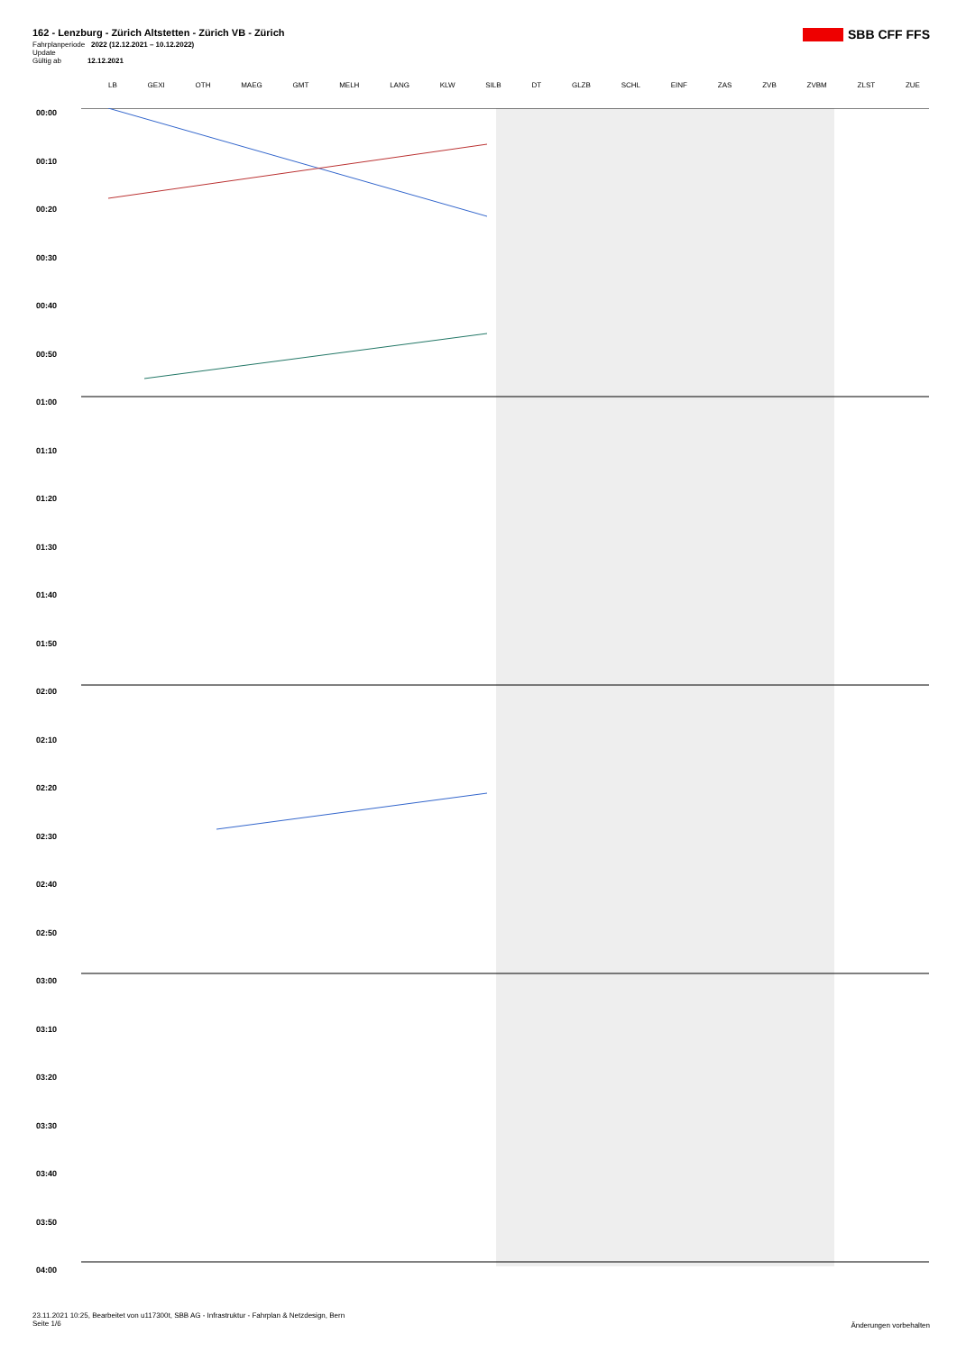162 - Lenzburg - Zürich Altstetten - Zürich VB - Zürich
Fahrplanperiode 2022 (12.12.2021 – 10.12.2022)
Update
Gültig ab 12.12.2021
SBB CFF FFS
LB GEXI OTH MAEG GMT MELH LANG KLW SILB DT GLZB SCHL EINF ZAS ZVB ZVBM ZLST ZUE
00:00
00:10
00:20
00:30
00:40
00:50
01:00
01:10
01:20
01:30
01:40
01:50
02:00
02:10
02:20
02:30
02:40
02:50
03:00
03:10
03:20
03:30
03:40
03:50
04:00
23.11.2021 10:25, Bearbeitet von u117300t, SBB AG - Infrastruktur - Fahrplan & Netzdesign, Bern
Seite 1/6
Änderungen vorbehalten